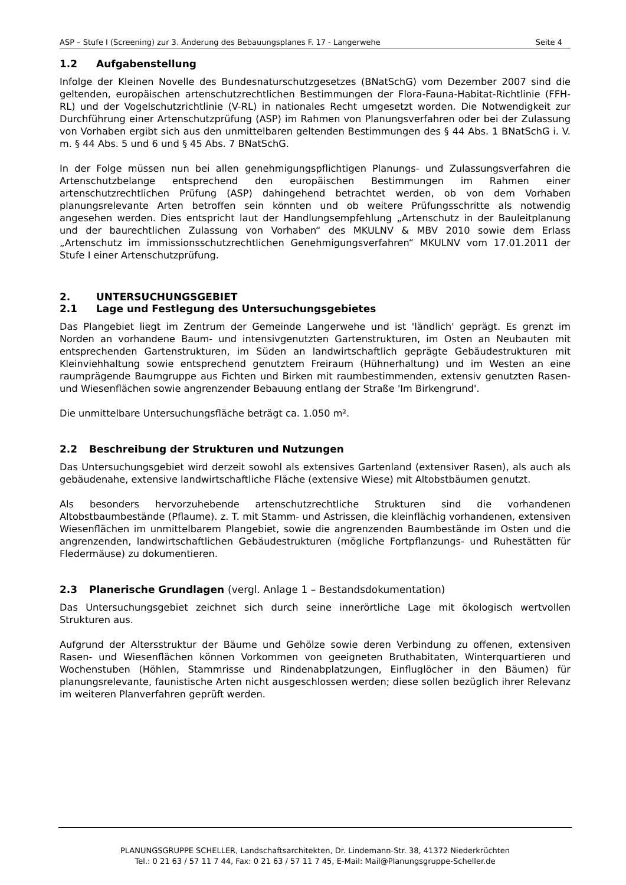ASP – Stufe I (Screening) zur 3. Änderung des Bebauungsplanes F. 17 - Langerwehe Seite 4
1.2 Aufgabenstellung
Infolge der Kleinen Novelle des Bundesnaturschutzgesetzes (BNatSchG) vom Dezember 2007 sind die geltenden, europäischen artenschutzrechtlichen Bestimmungen der Flora-Fauna-Habitat-Richtlinie (FFH-RL) und der Vogelschutzrichtlinie (V-RL) in nationales Recht umgesetzt worden. Die Notwendigkeit zur Durchführung einer Artenschutzprüfung (ASP) im Rahmen von Planungsverfahren oder bei der Zulassung von Vorhaben ergibt sich aus den unmittelbaren geltenden Bestimmungen des § 44 Abs. 1 BNatSchG i. V. m. § 44 Abs. 5 und 6 und § 45 Abs. 7 BNatSchG.
In der Folge müssen nun bei allen genehmigungspflichtigen Planungs- und Zulassungsverfahren die Artenschutzbelange entsprechend den europäischen Bestimmungen im Rahmen einer artenschutzrechtlichen Prüfung (ASP) dahingehend betrachtet werden, ob von dem Vorhaben planungsrelevante Arten betroffen sein könnten und ob weitere Prüfungsschritte als notwendig angesehen werden. Dies entspricht laut der Handlungsempfehlung „Artenschutz in der Bauleitplanung und der baurechtlichen Zulassung von Vorhaben“ des MKULNV & MBV 2010 sowie dem Erlass „Artenschutz im immissionsschutzrechtlichen Genehmigungsverfahren“ MKULNV vom 17.01.2011 der Stufe I einer Artenschutzprüfung.
2. UNTERSUCHUNGSGEBIET
2.1 Lage und Festlegung des Untersuchungsgebietes
Das Plangebiet liegt im Zentrum der Gemeinde Langerwehe und ist 'ländlich' geprägt. Es grenzt im Norden an vorhandene Baum- und intensivgenutzten Gartenstrukturen, im Osten an Neubauten mit entsprechenden Gartenstrukturen, im Süden an landwirtschaftlich geprägte Gebäudestrukturen mit Kleinviehhaltung sowie entsprechend genutztem Freiraum (Hühnerhaltung) und im Westen an eine raumprägende Baumgruppe aus Fichten und Birken mit raumbestimmenden, extensiv genutzten Rasen- und Wiesenflächen sowie angrenzender Bebauung entlang der Straße 'Im Birkengrund'.
Die unmittelbare Untersuchungsfläche beträgt ca. 1.050 m².
2.2 Beschreibung der Strukturen und Nutzungen
Das Untersuchungsgebiet wird derzeit sowohl als extensives Gartenland (extensiver Rasen), als auch als gebäudenahe, extensive landwirtschaftliche Fläche (extensive Wiese) mit Altobstbäumen genutzt.
Als besonders hervorzuhebende artenschutzrechtliche Strukturen sind die vorhandenen Altobstbaumbestände (Pflaume). z. T. mit Stamm- und Astrissen, die kleinflächig vorhandenen, extensiven Wiesenflächen im unmittelbarem Plangebiet, sowie die angrenzenden Baumbestände im Osten und die angrenzenden, landwirtschaftlichen Gebäudestrukturen (mögliche Fortpflanzungs- und Ruhestätten für Fledermäuse) zu dokumentieren.
2.3 Planerische Grundlagen (vergl. Anlage 1 – Bestandsdokumentation)
Das Untersuchungsgebiet zeichnet sich durch seine innerörtliche Lage mit ökologisch wertvollen Strukturen aus.
Aufgrund der Altersstruktur der Bäume und Gehölze sowie deren Verbindung zu offenen, extensiven Rasen- und Wiesenflächen können Vorkommen von geeigneten Bruthabitaten, Winterquartieren und Wochenstuben (Höhlen, Stammrisse und Rindenabplatzungen, Einfluglöcher in den Bäumen) für planungsrelevante, faunistische Arten nicht ausgeschlossen werden; diese sollen bezüglich ihrer Relevanz im weiteren Planverfahren geprüft werden.
PLANUNGSGRUPPE SCHELLER, Landschaftsarchitekten, Dr. Lindemann-Str. 38, 41372 Niederkrüchten
Tel.: 0 21 63 / 57 11 7 44, Fax: 0 21 63 / 57 11 7 45, E-Mail: Mail@Planungsgruppe-Scheller.de